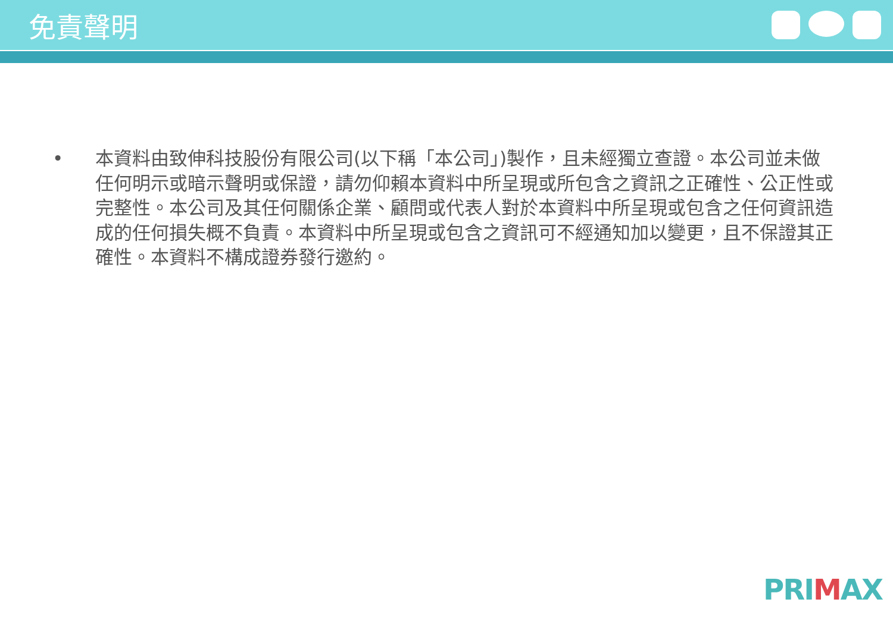免責聲明
• 本資料由致伸科技股份有限公司(以下稱「本公司」)製作，且未經獨立查證。本公司並未做任何明示或暗示聲明或保證，請勿仰賴本資料中所呈現或所包含之資訊之正確性、公正性或完整性。本公司及其任何關係企業、顧問或代表人對於本資料中所呈現或包含之任何資訊造成的任何損失概不負責。本資料中所呈現或包含之資訊可不經通知加以變更，且不保證其正確性。本資料不構成證券發行邀約。
PRIMAX